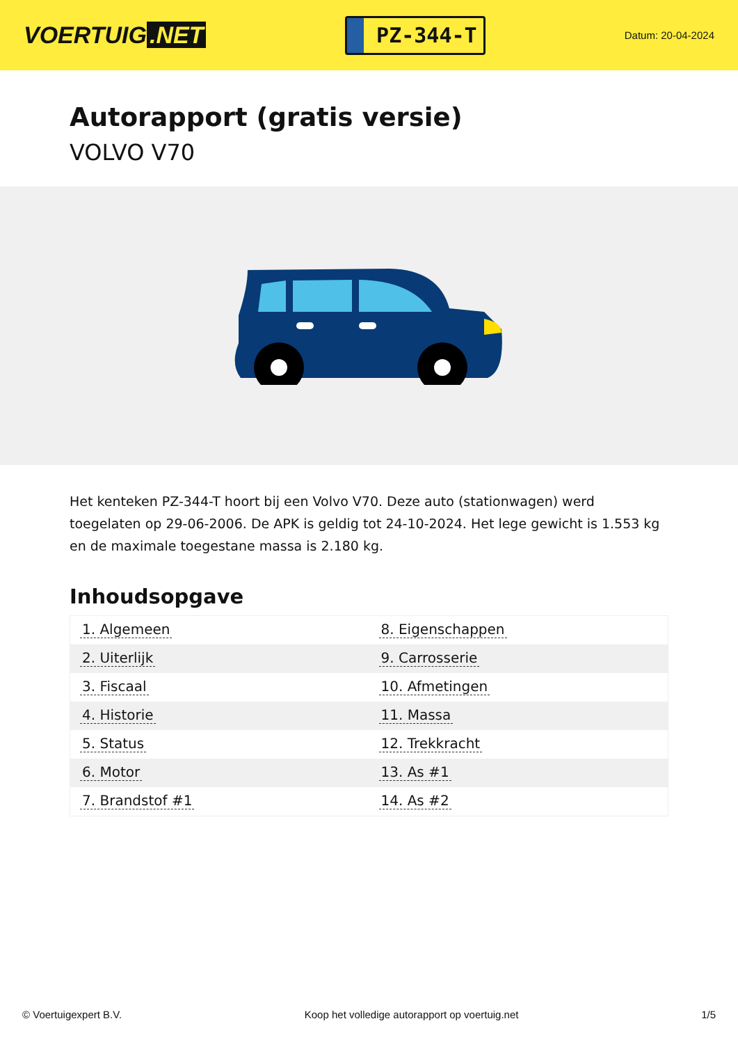VOERTUIG.NET
PZ-344-T
Datum: 20-04-2024
Autorapport (gratis versie)
VOLVO V70
Het kenteken PZ-344-T hoort bij een Volvo V70. Deze auto (stationwagen) werd toegelaten op 29-06-2006. De APK is geldig tot 24-10-2024. Het lege gewicht is 1.553 kg en de maximale toegestane massa is 2.180 kg.
Inhoudsopgave
| 1. Algemeen | 8. Eigenschappen |
| 2. Uiterlijk | 9. Carrosserie |
| 3. Fiscaal | 10. Afmetingen |
| 4. Historie | 11. Massa |
| 5. Status | 12. Trekkracht |
| 6. Motor | 13. As #1 |
| 7. Brandstof #1 | 14. As #2 |
© Voertuigexpert B.V. Koop het volledige autorapport op voertuig.net 1/5